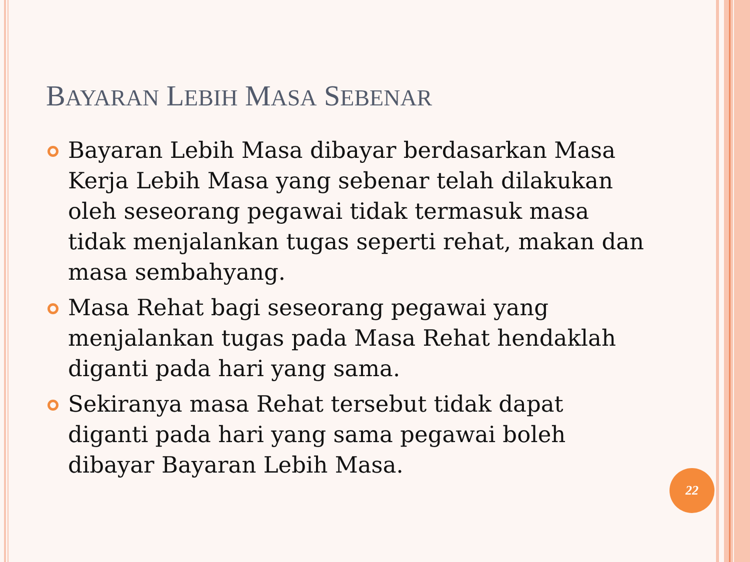BAYARAN LEBIH MASA SEBENAR
Bayaran Lebih Masa dibayar berdasarkan Masa Kerja Lebih Masa yang sebenar telah dilakukan oleh seseorang pegawai tidak termasuk masa tidak menjalankan tugas seperti rehat, makan dan masa sembahyang.
Masa Rehat bagi seseorang pegawai yang menjalankan tugas pada Masa Rehat hendaklah diganti pada hari yang sama.
Sekiranya masa Rehat tersebut tidak dapat diganti pada hari yang sama pegawai boleh dibayar Bayaran Lebih Masa.
22